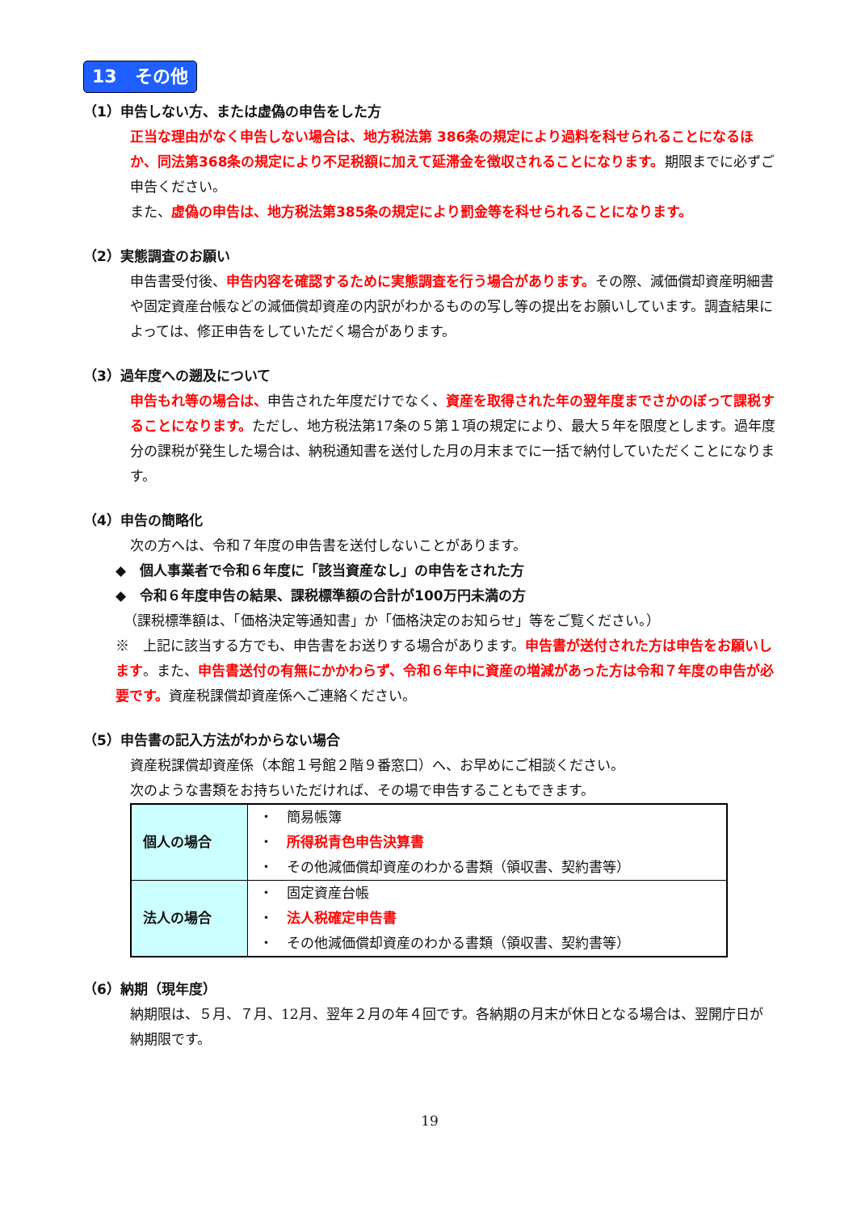13　その他
（1）申告しない方、または虚偽の申告をした方
正当な理由がなく申告しない場合は、地方税法第 386条の規定により過料を科せられることになるほか、同法第368条の規定により不足税額に加えて延滞金を徴収されることになります。期限までに必ずご申告ください。
また、虚偽の申告は、地方税法第385条の規定により罰金等を科せられることになります。
（2）実態調査のお願い
申告書受付後、申告内容を確認するために実態調査を行う場合があります。その際、減価償却資産明細書や固定資産台帳などの減価償却資産の内訳がわかるものの写し等の提出をお願いしています。調査結果によっては、修正申告をしていただく場合があります。
（3）過年度への遡及について
申告もれ等の場合は、申告された年度だけでなく、資産を取得された年の翌年度までさかのぼって課税することになります。ただし、地方税法第17条の５第１項の規定により、最大５年を限度とします。過年度分の課税が発生した場合は、納税通知書を送付した月の月末までに一括で納付していただくことになります。
（4）申告の簡略化
次の方へは、令和７年度の申告書を送付しないことがあります。
◆　個人事業者で令和６年度に「該当資産なし」の申告をされた方
◆　令和６年度申告の結果、課税標準額の合計が100万円未満の方
（課税標準額は、「価格決定等通知書」か「価格決定のお知らせ」等をご覧ください。）
※　上記に該当する方でも、申告書をお送りする場合があります。申告書が送付された方は申告をお願いします。また、申告書送付の有無にかかわらず、令和６年中に資産の増減があった方は令和７年度の申告が必要です。資産税課償却資産係へご連絡ください。
（5）申告書の記入方法がわからない場合
資産税課償却資産係（本館１号館２階９番窓口）へ、お早めにご相談ください。
次のような書類をお持ちいただければ、その場で申告することもできます。
| 個人の場合 | ・ 簡易帳簿 ・ 所得税青色申告決算書 ・ その他減価償却資産のわかる書類（領収書、契約書等） |
| 法人の場合 | ・ 固定資産台帳 ・ 法人税確定申告書 ・ その他減価償却資産のわかる書類（領収書、契約書等） |
（6）納期（現年度）
納期限は、５月、７月、12月、翌年２月の年４回です。各納期の月末が休日となる場合は、翌開庁日が納期限です。
19